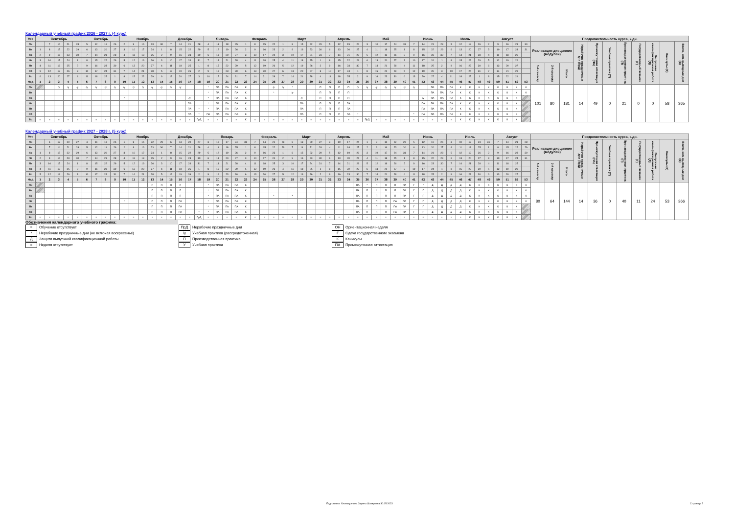Календарный учебный график 2026 - 2027 г. (4 курс)
| Мес | Сентябрь | | | | | Октябрь | | | | Ноябрь | | | | | Декабрь | | | | Январь | | | | Февраль | | | | Март | | | | | Апрель | | | | Май | | | | | Июнь | | | | Июль | | | | Август | | | | | Продолжительность курса, к.дн. | | | | | | | | | | |
| --- | --- | --- | --- | --- | --- | --- | --- | --- | --- | --- | --- | --- | --- | --- | --- | --- | --- | --- | --- | --- | --- | --- | --- | --- | --- | --- | --- | --- | --- | --- | --- | --- | --- | --- | --- | --- | --- | --- | --- | --- | --- | --- | --- | --- | --- | --- | --- | --- | --- | --- | --- | --- | --- | --- | --- | --- | --- | --- | --- | --- | --- | --- | --- | --- |
| Пн | | 7 | 14 | 21 | 28 | 5 | 12 | 19 | 26 | 2 | 9 | 16 | 23 | 30 | 7 | 14 | 21 | 28 | 4 | 11 | 18 | 25 | 1 | 8 | 15 | 22 | 1 | 8 | 15 | 22 | 29 | 5 | 12 | 19 | 26 | 3 | 10 | 17 | 24 | 31 | 7 | 14 | 21 | 28 | 5 | 12 | 19 | 26 | 2 | 9 | 16 | 23 | 30 | Реализация дисциплин (модулей) | | | Нерабочие праздничные дни (ПрД) | Промежуточная аттестация (ПА) | Учебная практика (У) | Производственная практика (П) | Государственный экзамен (Г) | Выпускная квалификационная работа (Д) | Каникулы (К) | Всего, вкл. выходные дни (В) |
| Вт | 1 | 8 | 15 | 22 | 29 | 6 | 13 | 20 | 27 | 3 | 10 | 17 | 24 | 1 | 8 | 15 | 22 | 29 | 5 | 12 | 19 | 26 | 2 | 9 | 16 | 23 | 2 | 9 | 16 | 23 | 30 | 6 | 13 | 20 | 27 | 4 | 11 | 18 | 25 | 1 | 8 | 15 | 22 | 29 | 6 | 13 | 20 | 27 | 3 | 10 | 17 | 24 | 31 | | | | | | | | | | | |
| Ср | 2 | 9 | 16 | 23 | 30 | 7 | 14 | 21 | 28 | 4 | 11 | 18 | 25 | 2 | 9 | 16 | 23 | 30 | 6 | 13 | 20 | 27 | 3 | 10 | 17 | 24 | 3 | 10 | 17 | 24 | 31 | 7 | 14 | 21 | 28 | 5 | 12 | 19 | 26 | 2 | 9 | 16 | 23 | 30 | 7 | 14 | 21 | 28 | 4 | 11 | 18 | 25 | | | | | | | | | | | | |
| Чт | 3 | 10 | 17 | 24 | 1 | 8 | 15 | 22 | 29 | 5 | 12 | 19 | 26 | 3 | 10 | 17 | 24 | 31 | 7 | 14 | 21 | 28 | 4 | 11 | 18 | 25 | 4 | 11 | 18 | 25 | 1 | 8 | 15 | 22 | 29 | 6 | 13 | 20 | 27 | 3 | 10 | 17 | 24 | 1 | 8 | 15 | 22 | 29 | 5 | 12 | 19 | 26 | | | | | | | | | | | | |
| Пт | 4 | 11 | 18 | 25 | 2 | 9 | 16 | 23 | 30 | 6 | 13 | 20 | 27 | 4 | 11 | 18 | 25 | 1 | 8 | 15 | 22 | 29 | 5 | 12 | 19 | 26 | 5 | 12 | 19 | 26 | 2 | 9 | 16 | 23 | 30 | 7 | 14 | 21 | 28 | 4 | 11 | 18 | 25 | 2 | 9 | 16 | 23 | 30 | 6 | 13 | 20 | 27 | | 1-й семестр | 2-й семестр | Итого | | | | | | | | |
| Сб | 5 | 12 | 19 | 26 | 3 | 10 | 17 | 24 | 31 | 7 | 14 | 21 | 28 | 5 | 12 | 19 | 26 | 2 | 9 | 16 | 23 | 30 | 6 | 13 | 20 | 27 | 6 | 13 | 20 | 27 | 3 | 10 | 17 | 24 | 1 | 8 | 15 | 22 | 29 | 5 | 12 | 19 | 26 | 3 | 10 | 17 | 24 | 31 | 7 | 14 | 21 | 28 | | | | | | | | | | | | |
| Вс | 6 | 13 | 20 | 27 | 4 | 11 | 18 | 25 | 1 | 8 | 15 | 22 | 29 | 6 | 13 | 20 | 27 | 3 | 10 | 17 | 24 | 31 | 7 | 14 | 21 | 28 | 7 | 14 | 21 | 28 | 4 | 11 | 18 | 25 | 2 | 9 | 16 | 23 | 30 | 6 | 13 | 20 | 27 | 4 | 11 | 18 | 25 | 1 | 8 | 15 | 22 | 29 | | | | | | | | | | | | |
| Нед | 1 | 2 | 3 | 4 | 5 | 6 | 7 | 8 | 9 | 10 | 11 | 12 | 13 | 14 | 15 | 16 | 17 | 18 | 19 | 20 | 21 | 22 | 23 | 24 | 25 | 26 | 27 | 28 | 29 | 30 | 31 | 32 | 33 | 34 | 35 | 36 | 37 | 38 | 39 | 40 | 41 | 42 | 43 | 44 | 45 | 46 | 47 | 48 | 49 | 50 | 51 | 52 | 53 | | | | | | | | | | | |
| Пн | | | /у | /у | /у | /у | /у | /у | /у | /у | /у | /у | /у | /у | /у | /у | | | * | ПА | ПА | ПА | К | | | /у | /у | * | | | П | П | П | П | /у | /у | /у | /у | /у | /у | /у | | ПА | ПА | ПА | К | К | К | К | К | К | К | К | 101 | 80 | 181 | 14 | 49 | 0 | 21 | 0 | 0 | 58 | 365 |
| Вт | | | | | | | | | | | | | | | | | | | * | ПА | ПА | ПА | К | | | * | | /у | | | П | П | П | П | | | | | | | | | ПА | ПА | ПА | К | К | К | К | К | К | К | К | | | | | | | | | | | |
| Ср | | | | | | | | | | * | | | | | | | /у | | * | ПА | ПА | ПА | К | | | | | | /у | | П | П | П | П | | | | | | | | /у | ПА | ПА | ПА | К | К | К | К | К | К | К | | | | | | | | | | | | |
| Чт | | | | | | | | | | | | | | | | | ПА | | * | ПА | ПА | ПА | К | | | | | | ПА | | П | П | П | ПА | | | | | | | | ПА | ПА | ПА | ПА | К | К | К | К | К | К | К | | | | | | | | | | | | |
| Пт | | | | | | | | | | | | | | | | | ПА | * | * | ПА | ПА | ПА | К | | | | | | ПА | | П | П | П | ПА | | | | | | | | ПА | ПА | ПА | ПА | К | К | К | К | К | К | К | | | | | | | | | | | | |
| Сб | | | | | | | | | | | | | | | | | ПА | * | ПА | ПА | ПА | ПА | К | | | | | | ПА | | П | П | П | ПА | * | | | | | | * | ПА | ПА | ПА | ПА | К | К | К | К | К | К | К | | | | | | | | | | | | |
| Вс | = | = | = | = | = | = | = | = | = | = | = | = | = | = | = | = | = | ПрД | = | = | = | = | К | = | = | = | = | = | = | = | = | = | = | = | = | ПрД | = | = | = | = | = | = | = | = | = | К | К | К | К | К | К | К | | | | | | | | | | | | |
Календарный учебный график 2027 - 2028 г. (5 курс)
| Мес | Сентябрь | | | | | Октябрь | | | | Ноябрь | | | | | Декабрь | | | | Январь | | | | | Февраль | | | | Март | | | | Апрель | | | | Май | | | | | Июнь | | | | Июль | | | | | Август | | | | Продолжительность курса, к.дн. | | | | | | | | | | |
| --- | --- | --- | --- | --- | --- | --- | --- | --- | --- | --- | --- | --- | --- | --- | --- | --- | --- | --- | --- | --- | --- | --- | --- | --- | --- | --- | --- | --- | --- | --- | --- | --- | --- | --- | --- | --- | --- | --- | --- | --- | --- | --- | --- | --- | --- | --- | --- | --- | --- | --- | --- | --- | --- | --- | --- | --- | --- | --- | --- | --- | --- | --- | --- | --- |
| Пн | | 6 | 13 | 20 | 27 | 4 | 11 | 18 | 25 | 1 | 8 | 15 | 22 | 29 | 6 | 13 | 20 | 27 | 3 | 10 | 17 | 24 | 31 | 7 | 14 | 21 | 28 | 6 | 13 | 20 | 27 | 3 | 10 | 17 | 24 | 1 | 8 | 15 | 22 | 29 | 5 | 12 | 19 | 26 | 3 | 10 | 17 | 24 | 31 | 7 | 14 | 21 | 28 | Реализация дисциплин (модулей) | | | Нерабочие праздничные дни (ПрД) | Промежуточная аттестация (ПА) | Учебная практика (У) | Производственная практика (П) | Государственный экзамен (Г) | Выпускная квалификационная работа (Д) | Каникулы (К) | Всего, вкл. выходные дни (В) |
| Вт | | 7 | 14 | 21 | 28 | 5 | 12 | 19 | 26 | 2 | 9 | 16 | 23 | 30 | 7 | 14 | 21 | 28 | 4 | 11 | 18 | 25 | 1 | 8 | 15 | 22 | 29 | 7 | 14 | 21 | 28 | 4 | 11 | 18 | 25 | 2 | 9 | 16 | 23 | 30 | 6 | 13 | 20 | 27 | 4 | 11 | 18 | 25 | 1 | 8 | 15 | 22 | 29 | | | | | | | | | | | |
| Ср | 1 | 8 | 15 | 22 | 29 | 6 | 13 | 20 | 27 | 3 | 10 | 17 | 24 | 1 | 8 | 15 | 22 | 29 | 5 | 12 | 19 | 26 | 2 | 9 | 16 | 23 | 1 | 8 | 15 | 22 | 29 | 5 | 12 | 19 | 26 | 3 | 10 | 17 | 24 | 31 | 7 | 14 | 21 | 28 | 5 | 12 | 19 | 26 | 2 | 9 | 16 | 23 | 30 | | | | | | | | | | | |
| Чт | 2 | 9 | 16 | 23 | 30 | 7 | 14 | 21 | 28 | 4 | 11 | 18 | 25 | 2 | 9 | 16 | 23 | 30 | 6 | 13 | 20 | 27 | 3 | 10 | 17 | 24 | 2 | 9 | 16 | 23 | 30 | 6 | 13 | 20 | 27 | 4 | 11 | 18 | 25 | 1 | 8 | 15 | 22 | 29 | 6 | 13 | 20 | 27 | 3 | 10 | 17 | 24 | 31 | | | | | | | | | | | |
| Пт | 3 | 10 | 17 | 24 | 1 | 8 | 15 | 22 | 29 | 5 | 12 | 19 | 26 | 3 | 10 | 17 | 24 | 31 | 7 | 14 | 21 | 28 | 4 | 11 | 18 | 25 | 3 | 10 | 17 | 24 | 31 | 7 | 14 | 21 | 28 | 5 | 12 | 19 | 26 | 2 | 9 | 16 | 23 | 30 | 7 | 14 | 21 | 28 | 4 | 11 | 18 | 25 | | 1-й семестр | 2-й семестр | Итого | | | | | | | | |
| Сб | 4 | 11 | 18 | 25 | 2 | 9 | 16 | 23 | 30 | 6 | 13 | 20 | 27 | 4 | 11 | 18 | 25 | 1 | 8 | 15 | 22 | 29 | 5 | 12 | 19 | 26 | 4 | 11 | 18 | 25 | 1 | 8 | 15 | 22 | 29 | 6 | 13 | 20 | 27 | 3 | 10 | 17 | 24 | 1 | 8 | 15 | 22 | 29 | 5 | 12 | 19 | 26 | | | | | | | | | | | | |
| Вс | 5 | 12 | 19 | 26 | 3 | 10 | 17 | 24 | 31 | 7 | 14 | 21 | 28 | 5 | 12 | 19 | 26 | 2 | 9 | 16 | 23 | 30 | 6 | 13 | 20 | 27 | 5 | 12 | 19 | 26 | 2 | 9 | 16 | 23 | 30 | 7 | 14 | 21 | 28 | 4 | 11 | 18 | 25 | 2 | 9 | 16 | 23 | 30 | 6 | 13 | 20 | 27 | | | | | | | | | | | | |
| Нед | 1 | 2 | 3 | 4 | 5 | 6 | 7 | 8 | 9 | 10 | 11 | 12 | 13 | 14 | 15 | 16 | 17 | 18 | 19 | 20 | 21 | 22 | 23 | 24 | 25 | 26 | 27 | 28 | 29 | 30 | 31 | 32 | 33 | 34 | 35 | 36 | 37 | 38 | 39 | 40 | 41 | 42 | 43 | 44 | 45 | 46 | 47 | 48 | 49 | 50 | 51 | 52 | 53 | | | | | | | | | | | |
| Пн | | | | | | | | | | | | | П | П | П | П | | | * | ПА | ПА | ПА | К | | | | | | | | | | | | ПА | * | П | П | П | ПА | Г | * | Д | Д | Д | Д | К | К | К | К | К | К | К | 80 | 64 | 144 | 14 | 36 | 0 | 40 | 11 | 24 | 53 | 366 |
| Вт | | | | | | | | | | | | | П | П | П | П | | | * | ПА | ПА | ПА | К | | | | | | | | | | | | ПА | П | * | П | П | ПА | Г | Г | Д | Д | Д | Д | К | К | К | К | К | К | К | | | | | | | | | | | |
| Ср | | | | | | | | | | | | | П | П | П | П | | | * | ПА | ПА | ПА | К | | | * | | * | | | | | | | ПА | П | П | П | П | ПА | Г | Г | Д | Д | Д | Д | К | К | К | К | К | К | К | | | | | | | | | | | |
| Чт | | | | | | | | | | * | | | П | П | П | ПА | | | * | ПА | ПА | ПА | К | | | | | | | | | | | | ПА | П | П | П | ПА | ПА | Г | Г | Д | Д | Д | Д | К | К | К | К | К | К | К | | | | | | | | | | | |
| Пт | | | | | | | | | | | | | П | П | П | ПА | | | * | ПА | ПА | ПА | К | | | | | | | | | | | | ПА | П | П | П | ПА | ПА | Г | Г | Д | Д | Д | Д | К | К | К | К | К | К | | | | | | | | | | | | |
| Сб | | | | | | | | | | | | | П | П | П | ПА | | * | * | ПА | ПА | ПА | К | | | | | | | | | | | | ПА | П | П | П | ПА | ПА | Г | Г | Д | Д | Д | Д | К | К | К | К | К | К | | | | | | | | | | | | |
| Вс | = | = | = | = | = | = | = | = | = | = | = | = | = | = | = | = | = | ПрД | = | = | = | = | К | = | = | = | = | = | = | = | = | = | = | = | = | = | = | = | = | = | = | = | = | = | = | = | К | К | К | К | К | К | | | | | | | | | | | | |
Обозначения календарного учебного графика:
= Обучение отсутствует
* Нерабочие праздничные дни (не включая воскресенье)
Д Защита выпускной квалификационной работы
= Неделя отсутствует
ПрД Нерабочие праздничные дни
/у Учебная практика (рассредоточенная)
П Производственная практика
У Учебная практика
ОН Ориентационная неделя
Г Сдача государственного экзамена
К Каникулы
ПА Промежуточная аттестация
Подготовил: Хисматуллина Зарина Шакировна 30.05.2023
Страница 2